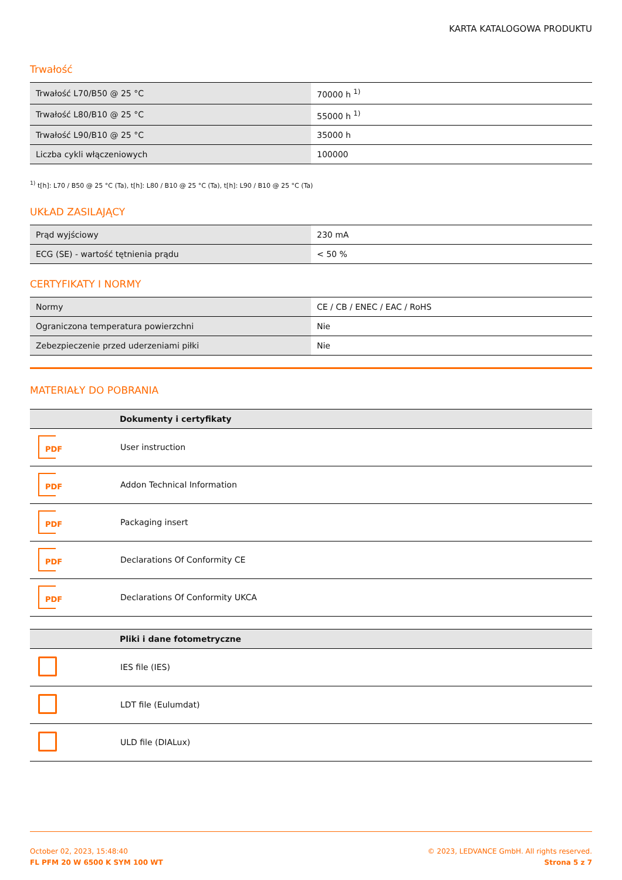KARTA KATALOGOWA PRODUKTU
Trwałość
| Trwałość L70/B50 @ 25 °C | 70000 h <sup>1)</sup> |
| Trwałość L80/B10 @ 25 °C | 55000 h <sup>1)</sup> |
| Trwałość L90/B10 @ 25 °C | 35000 h |
| Liczba cykli włączeniowych | 100000 |
<sup>1)</sup> t[h]: L70 / B50 @ 25 °C (Ta), t[h]: L80 / B10 @ 25 °C (Ta), t[h]: L90 / B10 @ 25 °C (Ta)
UKŁAD ZASILAJĄCY
| Prąd wyjściowy | 230 mA |
| ECG (SE) - wartość tętnienia prądu | < 50 % |
CERTYFIKATY I NORMY
| Normy | CE / CB / ENEC / EAC / RoHS |
| Ograniczona temperatura powierzchni | Nie |
| Zebezpieczenie przed uderzeniami piłki | Nie |
MATERIAŁY DO POBRANIA
| | Dokumenty i certyfikaty |
| --- | --- |
| PDF | User instruction |
| PDF | Addon Technical Information |
| PDF | Packaging insert |
| PDF | Declarations Of Conformity CE |
| PDF | Declarations Of Conformity UKCA |
| | Pliki i dane fotometryczne |
| --- | --- |
| | IES file (IES) |
| | LDT file (Eulumdat) |
| | ULD file (DIALux) |
October 02, 2023, 15:48:40
FL PFM 20 W 6500 K SYM 100 WT
© 2023, LEDVANCE GmbH. All rights reserved.
Strona 5 z 7